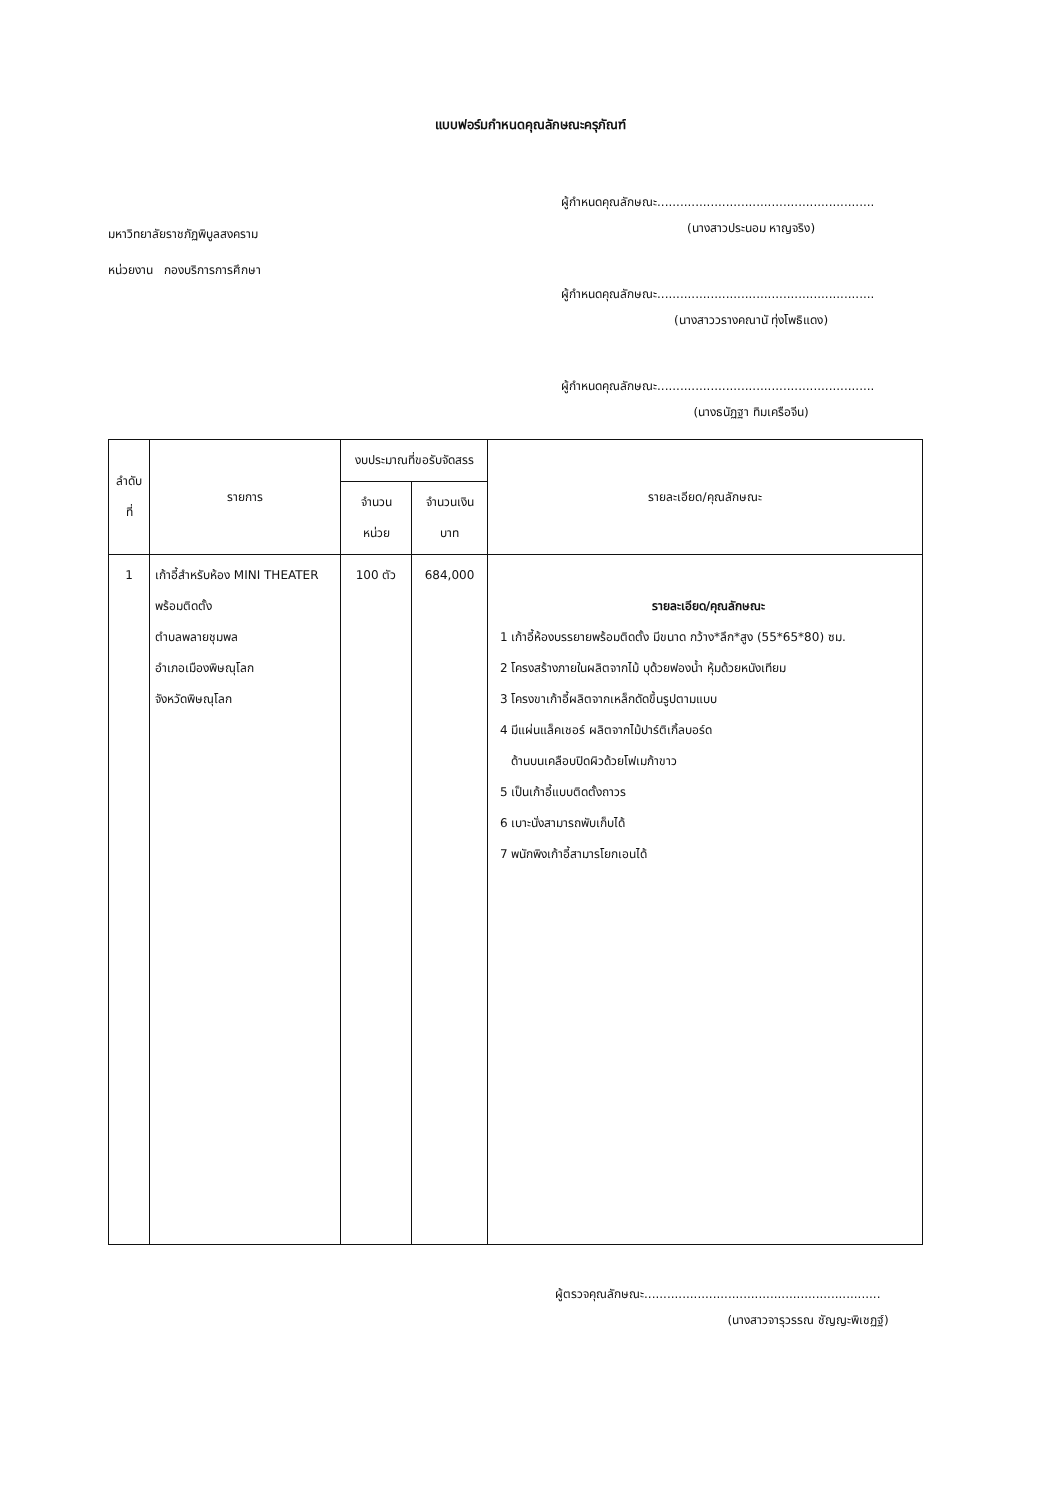แบบฟอร์มกำหนดคุณลักษณะครุภัณฑ์
มหาวิทยาลัยราชภัฏพิบูลสงคราม
หน่วยงาน กองบริการการศึกษา
ผู้กำหนดคุณลักษณะ.........................................................
(นางสาวประนอม หาญจริง)
ผู้กำหนดคุณลักษณะ.........................................................
(นางสาววรางคณานั ทุ่งโพธิแดง)
ผู้กำหนดคุณลักษณะ.........................................................
(นางธนัฏฐา ทิมเครือจีน)
| ลำดับที่ | รายการ | งบประมาณที่ขอรับจัดสรร | | รายละเอียด/คุณลักษณะ |
| --- | --- | --- | --- | --- |
| | | จำนวน หน่วย | จำนวนเงิน บาท | |
| 1 | เก้าอี้สำหรับห้อง MINI THEATER พร้อมติดตั้ง ตำบลพลายชุมพล อำเภอเมืองพิษณุโลก จังหวัดพิษณุโลก | 100 ตัว | 684,000 | รายละเอียด/คุณลักษณะ 1 เก้าอี้ห้องบรรยายพร้อมติดตั้ง มีขนาด กว้าง*ลึก*สูง (55*65*80) ซม. 2 โครงสร้างภายในผลิตจากไม้ บุด้วยฟองน้ำ หุ้มด้วยหนังเทียม 3 โครงขาเก้าอี้ผลิตจากเหล็กดัดขึ้นรูปตามแบบ 4 มีแผ่นแล็คเชอร์ ผลิตจากไม้ปาร์ติเกิ้ลบอร์ด ด้านบนเคลือบปิดผิวด้วยโฟเมก้าขาว 5 เป็นเก้าอี้แบบติดตั้งถาวร 6 เบาะนั่งสามารถพับเก็บได้ 7 พนักพิงเก้าอี้สามารโยกเอนได้ |
ผู้ตรวจคุณลักษณะ..............................................................
(นางสาวจารุวรรณ ชัญญะพิเชฏฐ์)